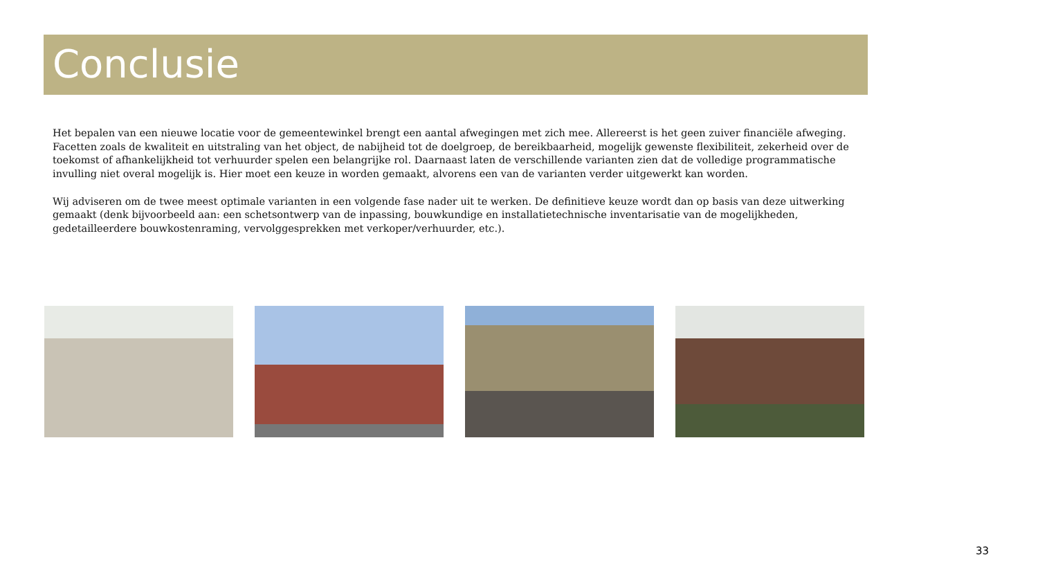Conclusie
Het bepalen van een nieuwe locatie voor de gemeentewinkel brengt een aantal afwegingen met zich mee. Allereerst is het geen zuiver financiële afweging. Facetten zoals de kwaliteit en uitstraling van het object, de nabijheid tot de doelgroep, de bereikbaarheid, mogelijk gewenste flexibiliteit, zekerheid over de toekomst of afhankelijkheid tot verhuurder spelen een belangrijke rol. Daarnaast laten de verschillende varianten zien dat de volledige programmatische invulling niet overal mogelijk is. Hier moet een keuze in worden gemaakt, alvorens een van de varianten verder uitgewerkt kan worden.
Wij adviseren om de twee meest optimale varianten in een volgende fase nader uit te werken. De definitieve keuze wordt dan op basis van deze uitwerking gemaakt (denk bijvoorbeeld aan: een schetsontwerp van de inpassing, bouwkundige en installatietechnische inventarisatie van de mogelijkheden, gedetailleerdere bouwkostenraming, vervolggesprekken met verkoper/verhuurder, etc.).
33